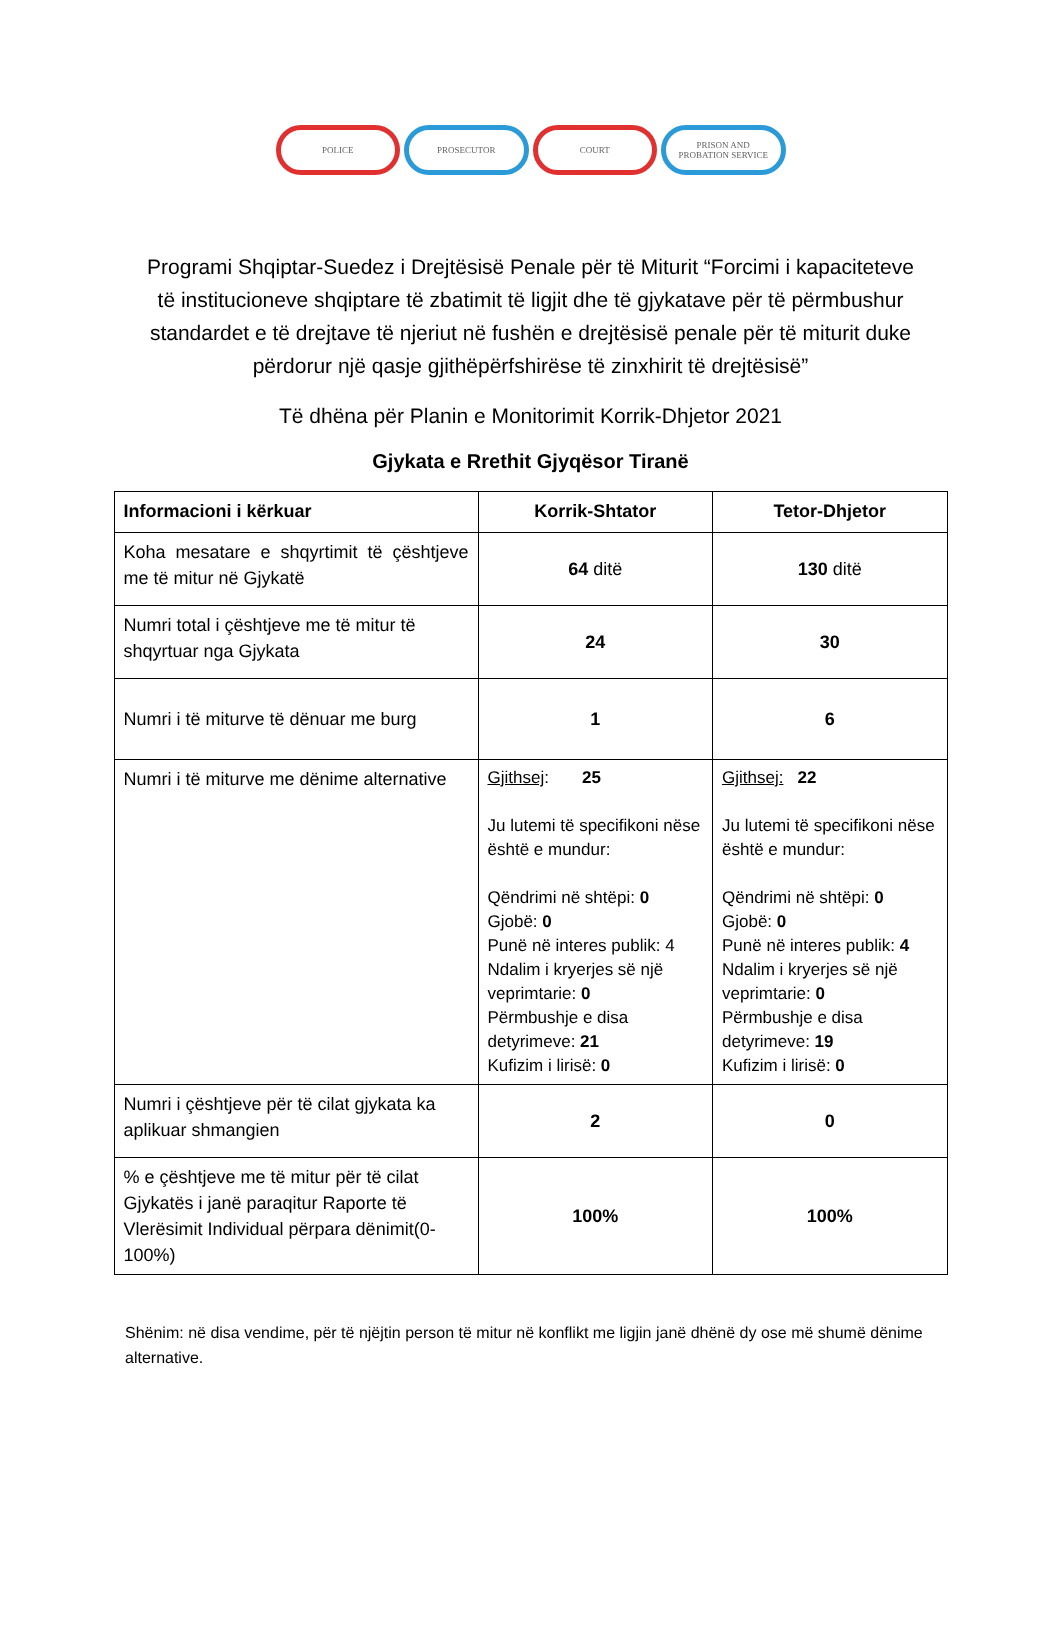POLICE PROSECUTOR COURT PRISON AND
PROBATION SERVICE
Programi Shqiptar-Suedez i Drejtësisë Penale për të Miturit “Forcimi i kapaciteteve të institucioneve shqiptare të zbatimit të ligjit dhe të gjykatave për të përmbushur standardet e të drejtave të njeriut në fushën e drejtësisë penale për të miturit duke përdorur një qasje gjithëpërfshirëse të zinxhirit të drejtësisë”
Të dhëna për Planin e Monitorimit Korrik-Dhjetor 2021
Gjykata e Rrethit Gjyqësor Tiranë
| Informacioni i kërkuar | Korrik-Shtator | Tetor-Dhjetor |
| --- | --- | --- |
| Koha mesatare e shqyrtimit të çështjeve me të mitur në Gjykatë | 64 ditë | 130 ditë |
| Numri total i çështjeve me të mitur të shqyrtuar nga Gjykata | 24 | 30 |
| Numri i të miturve të dënuar me burg | 1 | 6 |
| Numri i të miturve me dënime alternative | Gjithsej : 25 Ju lutemi të specifikoni nëse është e mundur: Qëndrimi në shtëpi: 0 Gjobë: 0 Punë në interes publik: 4 Ndalim i kryerjes së një veprimtarie: 0 Përmbushje e disa detyrimeve: 21 Kufizim i lirisë: 0 | Gjithsej: 22 Ju lutemi të specifikoni nëse është e mundur: Qëndrimi në shtëpi: 0 Gjobë: 0 Punë në interes publik: 4 Ndalim i kryerjes së një veprimtarie: 0 Përmbushje e disa detyrimeve: 19 Kufizim i lirisë: 0 |
| Numri i çështjeve për të cilat gjykata ka aplikuar shmangien | 2 | 0 |
| % e çështjeve me të mitur për të cilat Gjykatës i janë paraqitur Raporte të Vlerësimit Individual përpara dënimit(0-100%) | 100% | 100% |
Shënim: në disa vendime, për të njëjtin person të mitur në konflikt me ligjin janë dhënë dy ose më shumë dënime alternative.